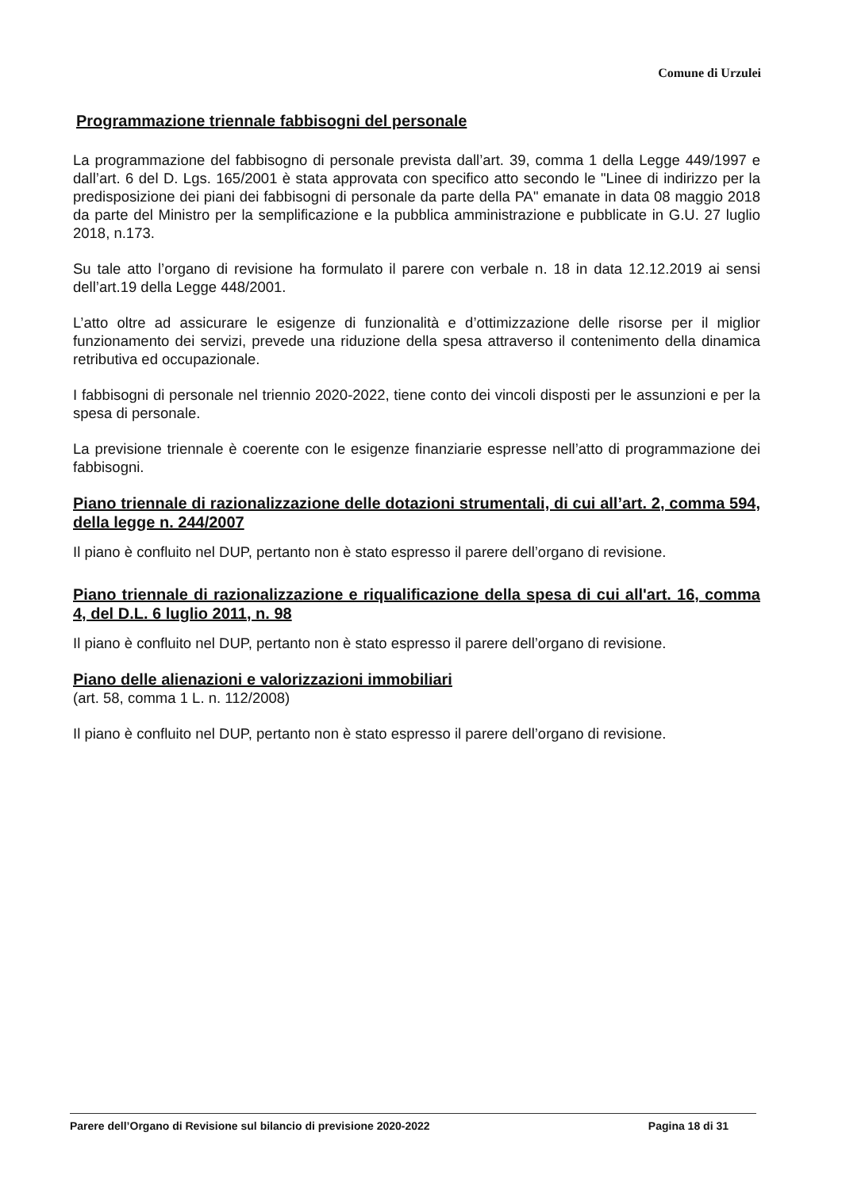Comune di Urzulei
Programmazione triennale fabbisogni del personale
La programmazione del fabbisogno di personale prevista dall’art. 39, comma 1 della Legge 449/1997 e dall’art. 6 del D. Lgs. 165/2001 è stata approvata con specifico atto secondo le "Linee di indirizzo per la predisposizione dei piani dei fabbisogni di personale da parte della PA" emanate in data 08 maggio 2018 da parte del Ministro per la semplificazione e la pubblica amministrazione e pubblicate in G.U. 27 luglio 2018, n.173.
Su tale atto l’organo di revisione ha formulato il parere con verbale n. 18 in data 12.12.2019 ai sensi dell’art.19 della Legge 448/2001.
L’atto oltre ad assicurare le esigenze di funzionalità e d’ottimizzazione delle risorse per il miglior funzionamento dei servizi, prevede una riduzione della spesa attraverso il contenimento della dinamica retributiva ed occupazionale.
I fabbisogni di personale nel triennio 2020-2022, tiene conto dei vincoli disposti per le assunzioni e per la spesa di personale.
La previsione triennale è coerente con le esigenze finanziarie espresse nell’atto di programmazione dei fabbisogni.
Piano triennale di razionalizzazione delle dotazioni strumentali, di cui all’art. 2, comma 594, della legge n. 244/2007
Il piano è confluito nel DUP, pertanto non è stato espresso il parere dell’organo di revisione.
Piano triennale di razionalizzazione e riqualificazione della spesa di cui all'art. 16, comma 4, del D.L. 6 luglio 2011, n. 98
Il piano è confluito nel DUP, pertanto non è stato espresso il parere dell’organo di revisione.
Piano delle alienazioni e valorizzazioni immobiliari
(art. 58, comma 1 L. n. 112/2008)
Il piano è confluito nel DUP, pertanto non è stato espresso il parere dell’organo di revisione.
Parere dell’Organo di Revisione sul bilancio di previsione 2020-2022 Pagina 18 di 31